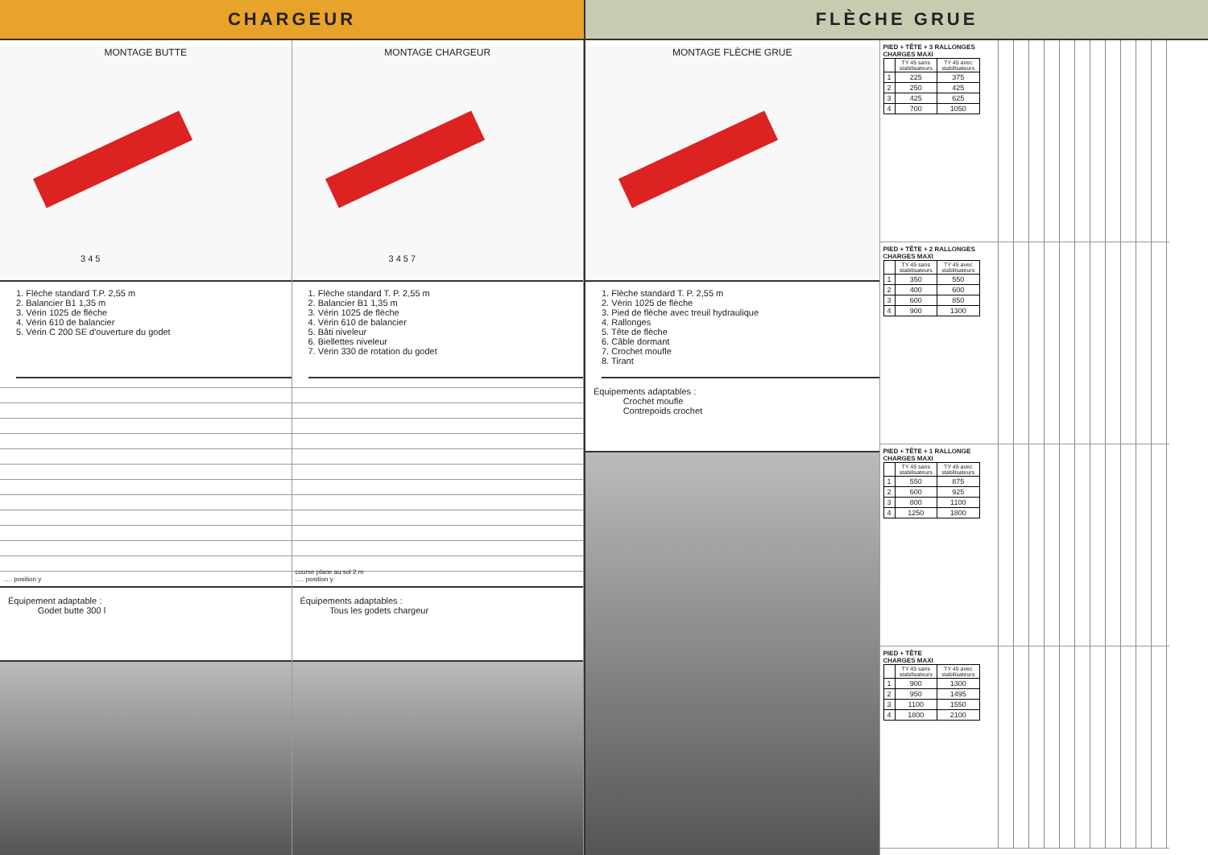CHARGEUR
MONTAGE BUTTE
3 4 5
1. Flèche standard T.P. 2,55 m
2. Balancier B1 1,35 m
3. Vérin 1025 de flèche
4. Vérin 610 de balancier
5. Vérin C 200 SE d'ouverture du godet
..... position y
Équipement adaptable :
Godet butte 300 l
MONTAGE CHARGEUR
3 4 5 7
1. Flèche standard T. P. 2,55 m
2. Balancier B1 1,35 m
3. Vérin 1025 de flèche
4. Vérin 610 de balancier
5. Bâti niveleur
6. Biellettes niveleur
7. Vérin 330 de rotation du godet
course plane au sol 2 m
..... position y
Équipements adaptables :
Tous les godets chargeur
FLÈCHE GRUE
MONTAGE FLÈCHE GRUE
1. Flèche standard T. P. 2,55 m
2. Vérin 1025 de flèche
3. Pied de flèche avec treuil hydraulique
4. Rallonges
5. Tête de flèche
6. Câble dormant
7. Crochet moufle
8. Tirant
Équipements adaptables :
Crochet moufle
Contrepoids crochet
PIED + TÊTE + 3 RALLONGES
CHARGES MAXI
| | TY 45 sans stabilisateurs | TY 45 avec stabilisateurs |
| --- | --- | --- |
| 1 | 225 | 375 |
| 2 | 250 | 425 |
| 3 | 425 | 625 |
| 4 | 700 | 1050 |
PIED + TÊTE + 2 RALLONGES
CHARGES MAXI
| | TY 45 sans stabilisateurs | TY 45 avec stabilisateurs |
| --- | --- | --- |
| 1 | 350 | 550 |
| 2 | 400 | 600 |
| 3 | 600 | 850 |
| 4 | 900 | 1300 |
PIED + TÊTE + 1 RALLONGE
CHARGES MAXI
| | TY 45 sans stabilisateurs | TY 45 avec stabilisateurs |
| --- | --- | --- |
| 1 | 550 | 875 |
| 2 | 600 | 925 |
| 3 | 800 | 1100 |
| 4 | 1250 | 1800 |
PIED + TÊTE
CHARGES MAXI
| | TY 45 sans stabilisateurs | TY 45 avec stabilisateurs |
| --- | --- | --- |
| 1 | 900 | 1300 |
| 2 | 950 | 1495 |
| 3 | 1100 | 1550 |
| 4 | 1800 | 2100 |